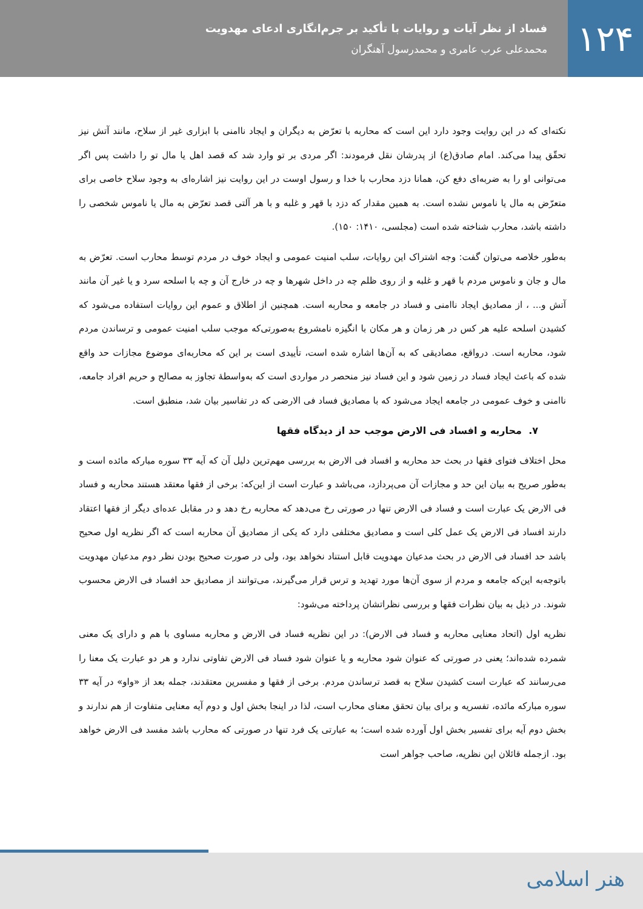۱۲۴
فساد از نظر آیات و روایات با تأکید بر جرم‌انگاری ادعای مهدویت
محمدعلی عرب عامری و محمدرسول آهنگران
نکته‌ای که در این روایت وجود دارد این است که محاربه با تعرّض به دیگران و ایجاد ناامنی با ابزاری غیر از سلاح، مانند آتش نیز تحقّق پیدا می‌کند. امام صادق(ع) از پدرشان نقل فرمودند: اگر مردی بر تو وارد شد که قصد اهل یا مال تو را داشت پس اگر می‌توانی او را به ضربه‌ای دفع کن، همانا دزد محارب با خدا و رسول اوست در این روایت نیز اشاره‌ای به وجود سلاح خاصی برای متعرّض به مال یا ناموس نشده است. به همین مقدار که دزد با قهر و غلبه و با هر آلتی قصد تعرّض به مال یا ناموس شخصی را داشته باشد، محارب شناخته شده است (مجلسی، ۱۴۱۰: ۱۵۰).
به‌طور خلاصه می‌توان گفت: وجه اشتراک این روایات، سلب امنیت عمومی و ایجاد خوف در مردم توسط محارب است. تعرّض به مال و جان و ناموس مردم با قهر و غلبه و از روی ظلم چه در داخل شهرها و چه در خارج آن و چه با اسلحه سرد و یا غیر آن مانند آتش و... ، از مصادیق ایجاد ناامنی و فساد در جامعه و محاربه است. همچنین از اطلاق و عموم این روایات استفاده می‌شود که کشیدن اسلحه علیه هر کس در هر زمان و هر مکان با انگیزه نامشروع به‌صورتی‌که موجب سلب امنیت عمومی و ترساندن مردم شود، محاربه است. درواقع، مصادیقی که به آن‌ها اشاره شده است، تأییدی است بر این که محاربه‌ای موضوع مجازات حد واقع شده که باعث ایجاد فساد در زمین شود و این فساد نیز منحصر در مواردی است که به‌واسطهٔ تجاوز به مصالح و حریم افراد جامعه، ناامنی و خوف عمومی در جامعه ایجاد می‌شود که با مصادیق فساد فی الارضی که در تفاسیر بیان شد، منطبق است.
۷. محاربه و افساد فی الارض موجب حد از دیدگاه فقها
محل اختلاف فتوای فقها در بحث حد محاربه و افساد فی الارض به بررسی مهم‌ترین دلیل آن که آیه ۳۳ سوره مبارکه مائده است و به‌طور صریح به بیان این حد و مجازات آن می‌پردازد، می‌باشد و عبارت است از این‌که: برخی از فقها معتقد هستند محاربه و فساد فی الارض یک عبارت است و فساد فی الارض تنها در صورتی رخ می‌دهد که محاربه رخ دهد و در مقابل عده‌ای دیگر از فقها اعتقاد دارند افساد فی الارض یک عمل کلی است و مصادیق مختلفی دارد که یکی از مصادیق آن محاربه است که اگر نظریه اول صحیح باشد حد افساد فی الارض در بحث مدعیان مهدویت قابل استناد نخواهد بود، ولی در صورت صحیح بودن نظر دوم مدعیان مهدویت باتوجه‌به این‌که جامعه و مردم از سوی آن‌ها مورد تهدید و ترس قرار می‌گیرند، می‌توانند از مصادیق حد افساد فی الارض محسوب شوند. در ذیل به بیان نظرات فقها و بررسی نظراتشان پرداخته می‌شود:
نظریه اول (اتحاد معنایی محاربه و فساد فی الارض): در این نظریه فساد فی الارض و محاربه مساوی با هم و دارای یک معنی شمرده شده‌اند؛ یعنی در صورتی که عنوان شود محاربه و یا عنوان شود فساد فی الارض تفاوتی ندارد و هر دو عبارت یک معنا را می‌رسانند که عبارت است کشیدن سلاح به قصد ترساندن مردم. برخی از فقها و مفسرین معتقدند، جمله بعد از «واو» در آیه ۳۳ سوره مبارکه مائده، تفسریه و برای بیان تحقق معنای محارب است، لذا در اینجا بخش اول و دوم آیه معنایی متفاوت از هم ندارند و بخش دوم آیه برای تفسیر بخش اول آورده شده است؛ به عبارتی یک فرد تنها در صورتی که محارب باشد مفسد فی الارض خواهد بود. ازجمله قائلان این نظریه، صاحب جواهر است
هنر اسلامی